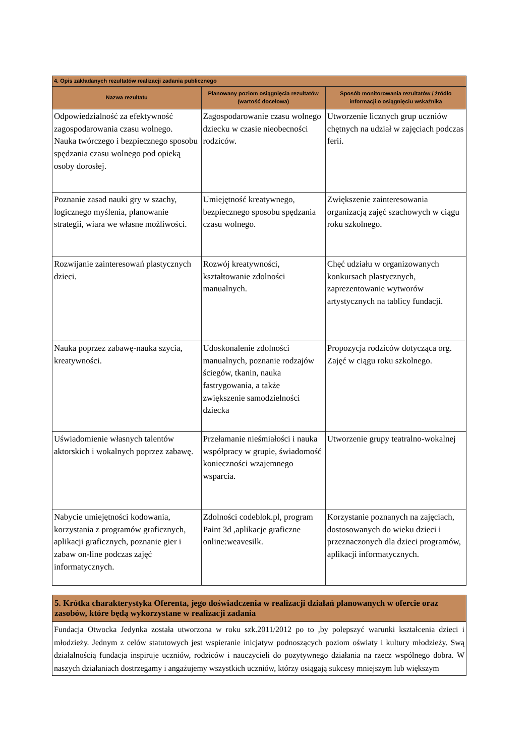| 4. Opis zakładanych rezultatów realizacji zadania publicznego | | |
| --- | --- | --- |
| Nazwa rezultatu | Planowany poziom osiągnięcia rezultatów (wartość docelowa) | Sposób monitorowania rezultatów / źródło informacji o osiągnięciu wskaźnika |
| Odpowiedzialność za efektywność zagospodarowania czasu wolnego. Nauka twórczego i bezpiecznego sposobu spędzania czasu wolnego pod opieką osoby dorosłej. | Zagospodarowanie czasu wolnego dziecku w czasie nieobecności rodziców. | Utworzenie licznych grup uczniów chętnych na udział w zajęciach podczas ferii. |
| Poznanie zasad nauki gry w szachy, logicznego myślenia, planowanie strategii, wiara we własne możliwości. | Umiejętność kreatywnego, bezpiecznego sposobu spędzania czasu wolnego. | Zwiększenie zainteresowania organizacją zajęć szachowych w ciągu roku szkolnego. |
| Rozwijanie zainteresowań plastycznych dzieci. | Rozwój kreatywności, kształtowanie zdolności manualnych. | Chęć udziału w organizowanych konkursach plastycznych, zaprezentowanie wytworów artystycznych na tablicy fundacji. |
| Nauka poprzez zabawę-nauka szycia, kreatywności. | Udoskonalenie zdolności manualnych, poznanie rodzajów ściegów, tkanin, nauka fastrygowania, a także zwiększenie samodzielności dziecka | Propozycja rodziców dotycząca org. Zajęć w ciągu roku szkolnego. |
| Uświadomienie własnych talentów aktorskich i wokalnych poprzez zabawę. | Przełamanie nieśmiałości i nauka współpracy w grupie, świadomość konieczności wzajemnego wsparcia. | Utworzenie grupy teatralno-wokalnej |
| Nabycie umiejętności kodowania, korzystania z programów graficznych, aplikacji graficznych, poznanie gier i zabaw on-line podczas zajęć informatycznych. | Zdolności codeblok.pl, program Paint 3d ,aplikacje graficzne online:weavesilk. | Korzystanie poznanych na zajęciach, dostosowanych do wieku dzieci i przeznaczonych dla dzieci programów, aplikacji informatycznych. |
5. Krótka charakterystyka Oferenta, jego doświadczenia w realizacji działań planowanych w ofercie oraz zasobów, które będą wykorzystane w realizacji zadania
Fundacja Otwocka Jedynka została utworzona w roku szk.2011/2012 po to ,by polepszyć warunki kształcenia dzieci i młodzieży. Jednym z celów statutowych jest wspieranie inicjatyw podnoszących poziom oświaty i kultury młodzieży. Swą działalnością fundacja inspiruje uczniów, rodziców i nauczycieli do pozytywnego działania na rzecz wspólnego dobra. W naszych działaniach dostrzegamy i angażujemy wszystkich uczniów, którzy osiągają sukcesy mniejszym lub większym